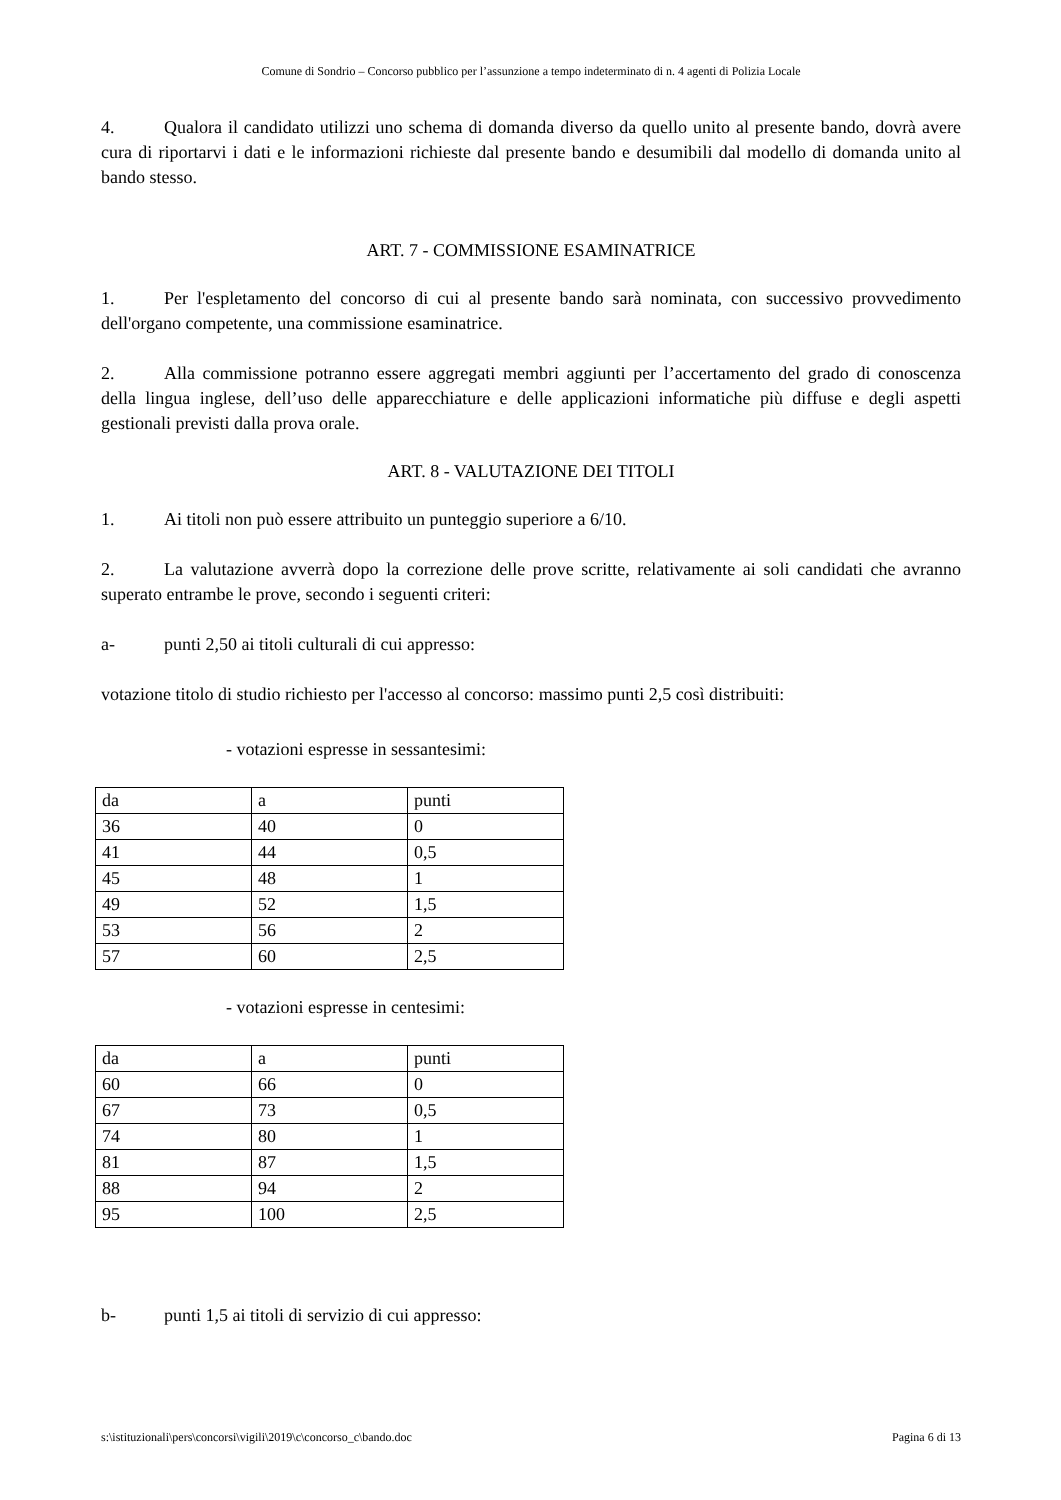Comune di Sondrio – Concorso pubblico per l’assunzione a tempo indeterminato di n. 4 agenti di Polizia Locale
4. Qualora il candidato utilizzi uno schema di domanda diverso da quello unito al presente bando, dovrà avere cura di riportarvi i dati e le informazioni richieste dal presente bando e desumibili dal modello di domanda unito al bando stesso.
ART. 7 - COMMISSIONE ESAMINATRICE
1. Per l'espletamento del concorso di cui al presente bando sarà nominata, con successivo provvedimento dell'organo competente, una commissione esaminatrice.
2. Alla commissione potranno essere aggregati membri aggiunti per l’accertamento del grado di conoscenza della lingua inglese, dell’uso delle apparecchiature e delle applicazioni informatiche più diffuse e degli aspetti gestionali previsti dalla prova orale.
ART. 8 - VALUTAZIONE DEI TITOLI
1. Ai titoli non può essere attribuito un punteggio superiore a 6/10.
2. La valutazione avverrà dopo la correzione delle prove scritte, relativamente ai soli candidati che avranno superato entrambe le prove, secondo i seguenti criteri:
a- punti 2,50 ai titoli culturali di cui appresso:
votazione titolo di studio richiesto per l'accesso al concorso: massimo punti 2,5 così distribuiti:
- votazioni espresse in sessantesimi:
| da | a | punti |
| 36 | 40 | 0 |
| 41 | 44 | 0,5 |
| 45 | 48 | 1 |
| 49 | 52 | 1,5 |
| 53 | 56 | 2 |
| 57 | 60 | 2,5 |
- votazioni espresse in centesimi:
| da | a | punti |
| 60 | 66 | 0 |
| 67 | 73 | 0,5 |
| 74 | 80 | 1 |
| 81 | 87 | 1,5 |
| 88 | 94 | 2 |
| 95 | 100 | 2,5 |
b- punti 1,5 ai titoli di servizio di cui appresso:
s:\istituzionali\pers\concorsi\vigili\2019\c\concorso_c\bando.doc Pagina 6 di 13